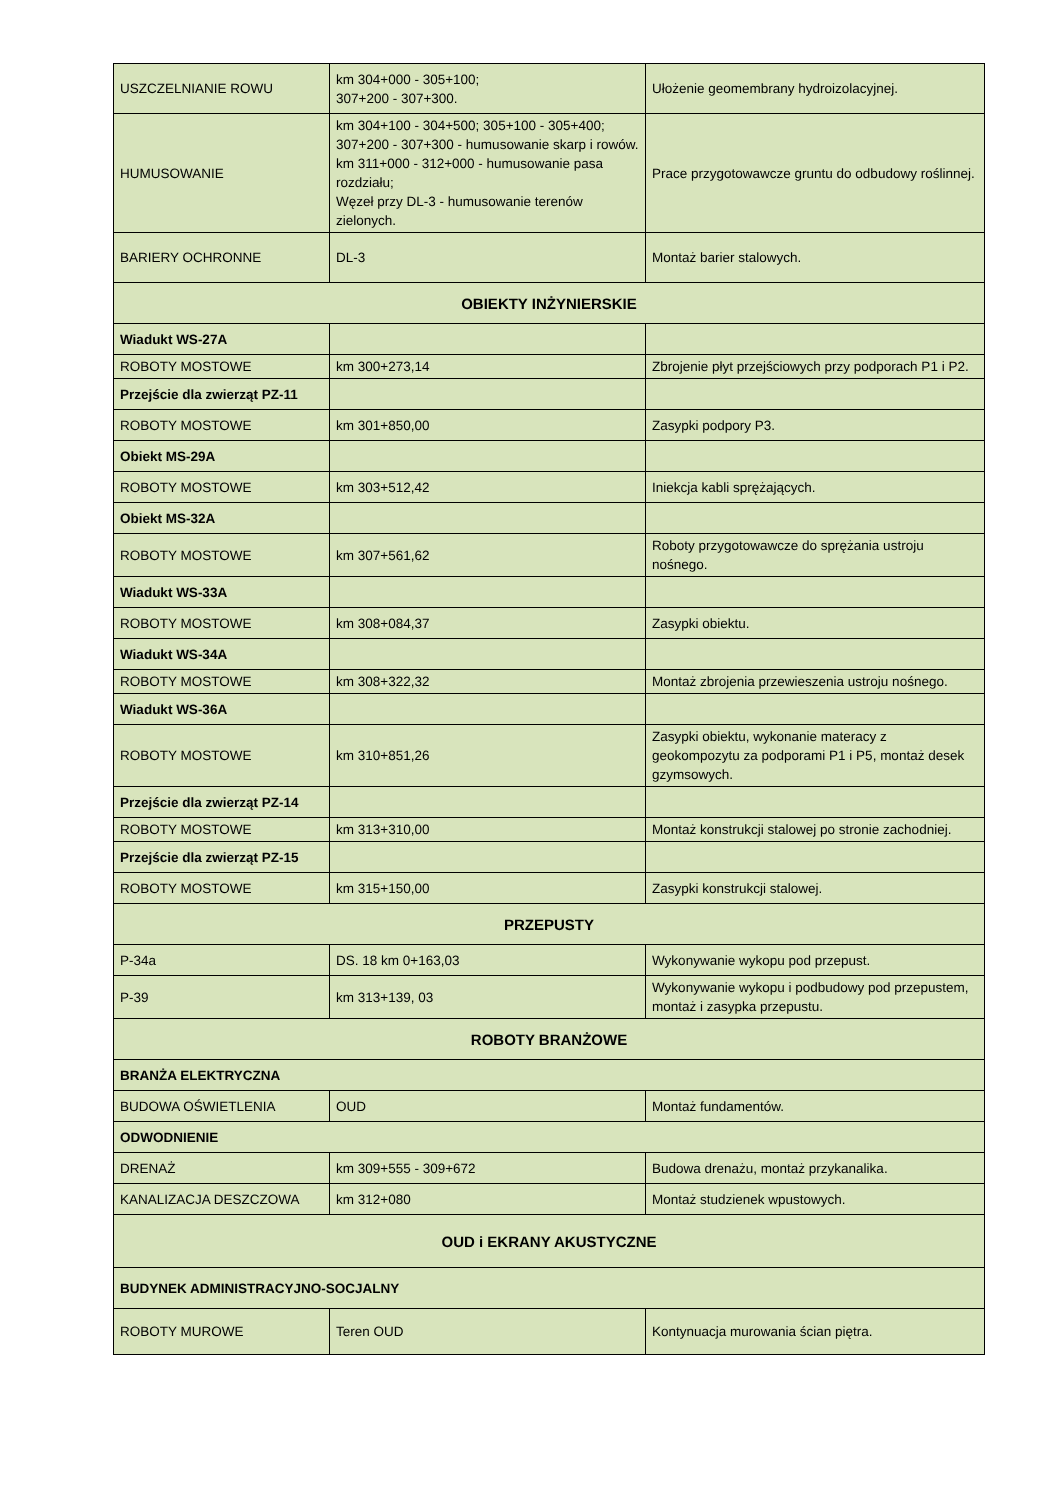| USZCZELNIANIE ROWU | km 304+000 - 305+100; 307+200 - 307+300. | Ułożenie geomembrany hydroizolacyjnej. |
| HUMUSOWANIE | km 304+100 - 304+500; 305+100 - 305+400; 307+200 - 307+300 - humusowanie skarp i rowów. km 311+000 - 312+000 - humusowanie pasa rozdziału; Węzeł przy DL-3 - humusowanie terenów zielonych. | Prace przygotowawcze gruntu do odbudowy roślinnej. |
| BARIERY OCHRONNE | DL-3 | Montaż barier stalowych. |
| OBIEKTY INŻYNIERSKIE | | |
| Wiadukt WS-27A | | |
| ROBOTY MOSTOWE | km 300+273,14 | Zbrojenie płyt przejściowych przy podporach P1 i P2. |
| Przejście dla zwierząt PZ-11 | | |
| ROBOTY MOSTOWE | km 301+850,00 | Zasypki podpory P3. |
| Obiekt MS-29A | | |
| ROBOTY MOSTOWE | km 303+512,42 | Iniekcja kabli sprężających. |
| Obiekt MS-32A | | |
| ROBOTY MOSTOWE | km 307+561,62 | Roboty przygotowawcze do sprężania ustroju nośnego. |
| Wiadukt WS-33A | | |
| ROBOTY MOSTOWE | km 308+084,37 | Zasypki obiektu. |
| Wiadukt WS-34A | | |
| ROBOTY MOSTOWE | km 308+322,32 | Montaż zbrojenia przewieszenia ustroju nośnego. |
| Wiadukt WS-36A | | |
| ROBOTY MOSTOWE | km 310+851,26 | Zasypki obiektu, wykonanie materacy z geokompozytu za podporami P1 i P5, montaż desek gzymsowych. |
| Przejście dla zwierząt PZ-14 | | |
| ROBOTY MOSTOWE | km 313+310,00 | Montaż konstrukcji stalowej po stronie zachodniej. |
| Przejście dla zwierząt PZ-15 | | |
| ROBOTY MOSTOWE | km 315+150,00 | Zasypki konstrukcji stalowej. |
| PRZEPUSTY | | |
| P-34a | DS. 18 km 0+163,03 | Wykonywanie wykopu pod przepust. |
| P-39 | km 313+139, 03 | Wykonywanie wykopu i podbudowy pod przepustem, montaż i zasypka przepustu. |
| ROBOTY BRANŻOWE | | |
| BRANŻA ELEKTRYCZNA | | |
| BUDOWA OŚWIETLENIA | OUD | Montaż fundamentów. |
| ODWODNIENIE | | |
| DRENAŻ | km 309+555 - 309+672 | Budowa drenażu, montaż przykanalika. |
| KANALIZACJA DESZCZOWA | km 312+080 | Montaż studzienek wpustowych. |
| OUD i EKRANY AKUSTYCZNE | | |
| BUDYNEK ADMINISTRACYJNO-SOCJALNY | | |
| ROBOTY MUROWE | Teren OUD | Kontynuacja murowania ścian piętra. |